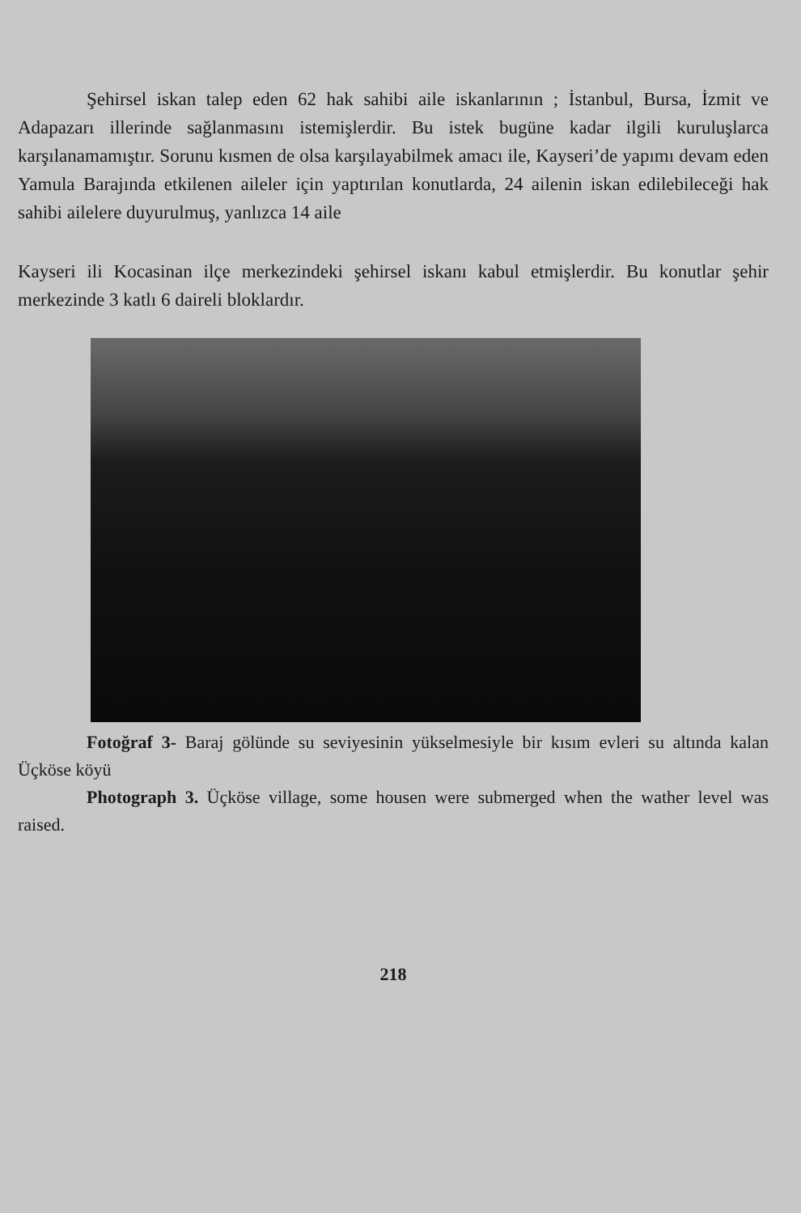Şehirsel iskan talep eden 62 hak sahibi aile iskanlarının ; İstanbul, Bursa, İzmit ve Adapazarı illerinde sağlanmasını istemişlerdir. Bu istek bugüne kadar ilgili kuruluşlarca karşılanamamıştır. Sorunu kısmen de olsa karşılayabilmek amacı ile, Kayseri’de yapımı devam eden Yamula Barajında etkilenen aileler için yaptırılan konutlarda, 24 ailenin iskan edilebileceği hak sahibi ailelere duyurulmuş, yanlızca 14 aile
Kayseri ili Kocasinan ilçe merkezindeki şehirsel iskanı kabul etmişlerdir. Bu konutlar şehir merkezinde 3 katlı 6 daireli bloklardır.
Fotoğraf 3- Baraj gölünde su seviyesinin yükselmesiyle bir kısım evleri su altında kalan Üçköse köyü
Photograph 3. Üçköse village, some housen were submerged when the wather level was raised.
218